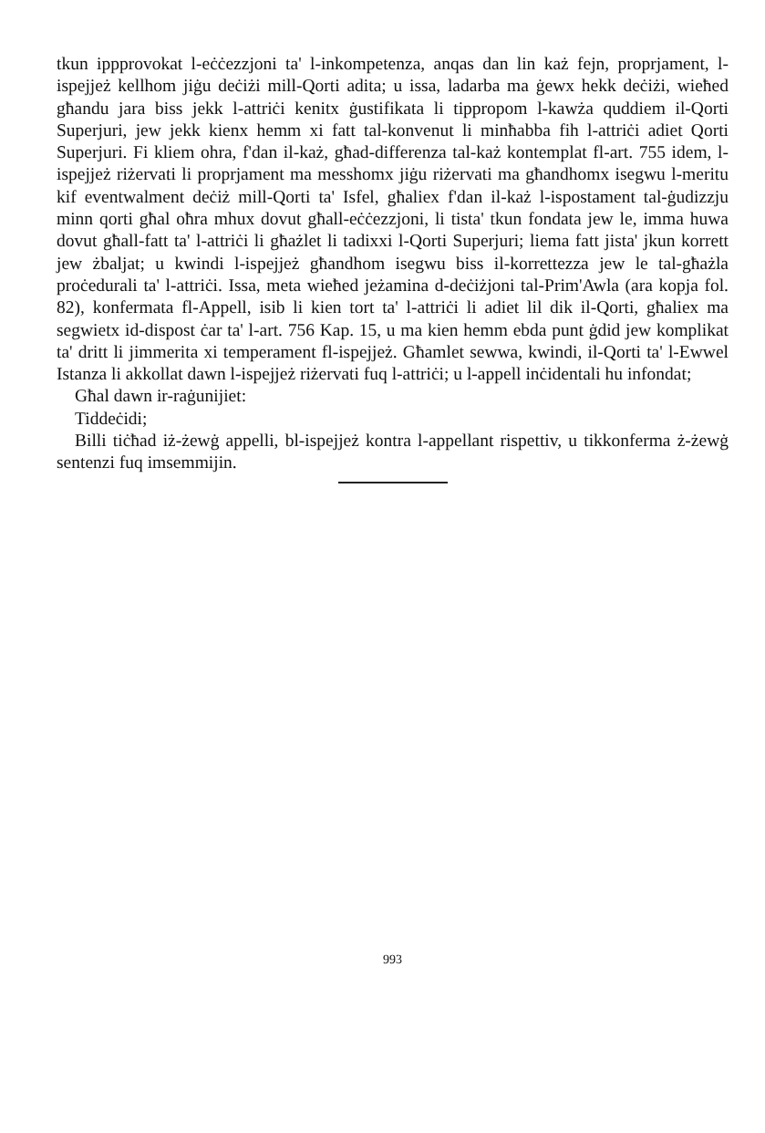tkun ippprovokat l-eċċezzjoni ta' l-inkompetenza, anqas dan lin każ fejn, proprjament, l-ispejjeż kellhom jiġu deċiżi mill-Qorti adita; u issa, ladarba ma ġewx hekk deċiżi, wieħed għandu jara biss jekk l-attriċi kenitx ġustifikata li tippropom l-kawża quddiem il-Qorti Superjuri, jew jekk kienx hemm xi fatt tal-konvenut li minħabba fih l-attriċi adiet Qorti Superjuri. Fi kliem ohra, f'dan il-każ, għad-differenza tal-każ kontemplat fl-art. 755 idem, l-ispejjeż riżervati li proprjament ma messhomx jiġu riżervati ma għandhomx isegwu l-meritu kif eventwalment deċiż mill-Qorti ta' Isfel, għaliex f'dan il-każ l-ispostament tal-ġudizzju minn qorti għal oħra mhux dovut għall-eċċezzjoni, li tista' tkun fondata jew le, imma huwa dovut għall-fatt ta' l-attriċi li għażlet li tadixxi l-Qorti Superjuri; liema fatt jista' jkun korrett jew żbaljat; u kwindi l-ispejjeż għandhom isegwu biss il-korrettezza jew le tal-għażla proċedurali ta' l-attriċi. Issa, meta wieħed jeżamina d-deċiżjoni tal-Prim'Awla (ara kopja fol. 82), konfermata fl-Appell, isib li kien tort ta' l-attriċi li adiet lil dik il-Qorti, għaliex ma segwietx id-dispost ċar ta' l-art. 756 Kap. 15, u ma kien hemm ebda punt ġdid jew komplikat ta' dritt li jimmerita xi temperament fl-ispejjeż. Għamlet sewwa, kwindi, il-Qorti ta' l-Ewwel Istanza li akkollat dawn l-ispejjeż riżervati fuq l-attriċi; u l-appell inċidentali hu infondat;
Għal dawn ir-raġunijiet:
Tiddeċidi;
Billi tiċħad iż-żewġ appelli, bl-ispejjeż kontra l-appellant rispettiv, u tikkonferma ż-żewġ sentenzi fuq imsemmijin.
993